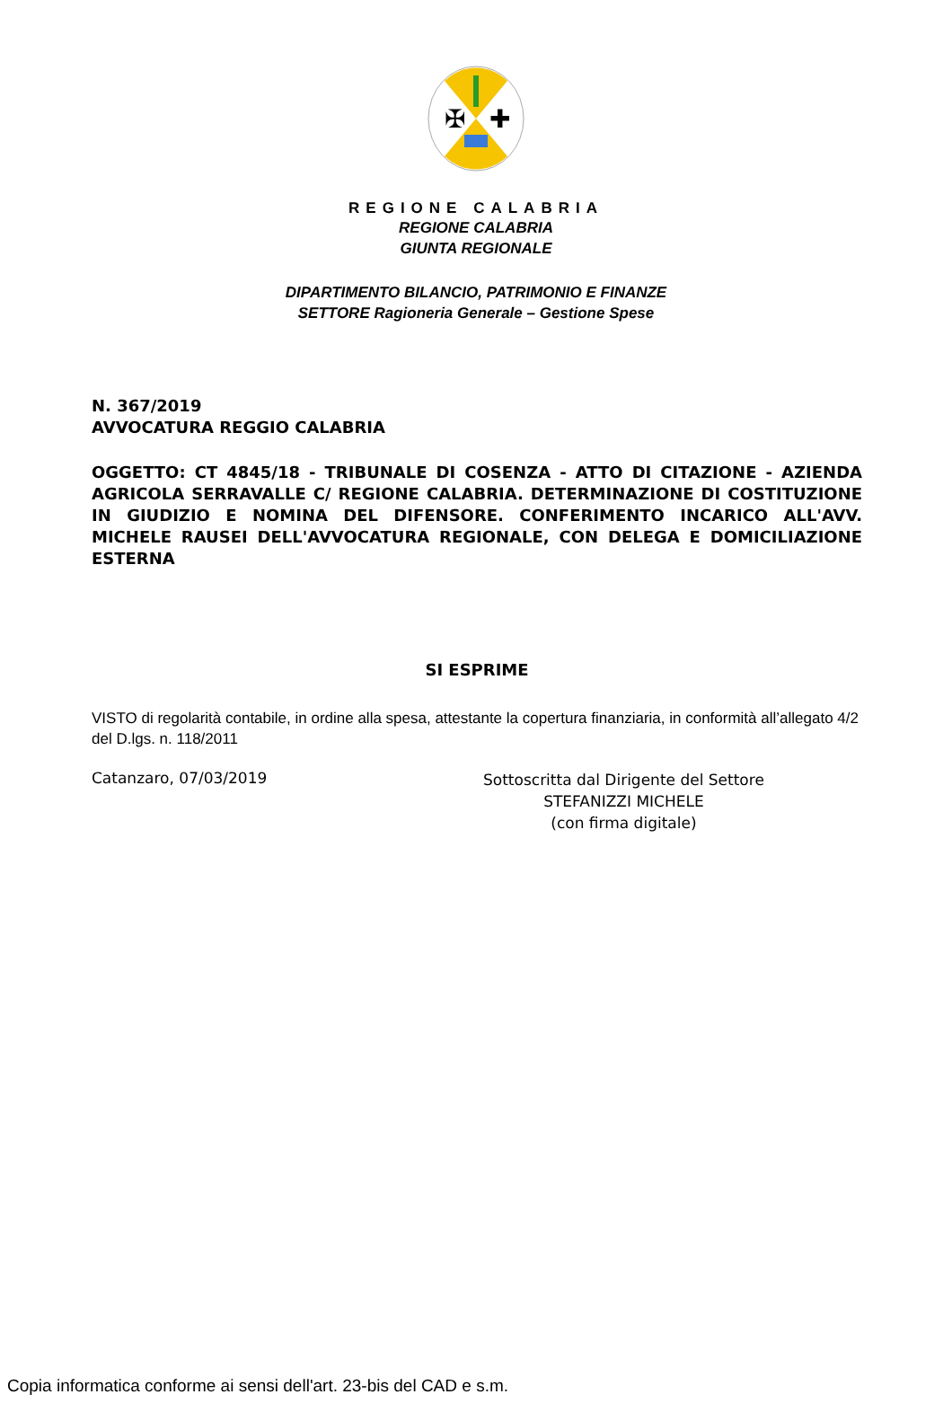✠
✚
REGIONE CALABRIA
REGIONE CALABRIA
GIUNTA REGIONALE
DIPARTIMENTO BILANCIO, PATRIMONIO E FINANZE
SETTORE Ragioneria Generale – Gestione Spese
N. 367/2019
AVVOCATURA REGGIO CALABRIA
OGGETTO: CT 4845/18 - TRIBUNALE DI COSENZA - ATTO DI CITAZIONE - AZIENDA AGRICOLA SERRAVALLE C/ REGIONE CALABRIA. DETERMINAZIONE DI COSTITUZIONE IN GIUDIZIO E NOMINA DEL DIFENSORE. CONFERIMENTO INCARICO ALL'AVV. MICHELE RAUSEI DELL'AVVOCATURA REGIONALE, CON DELEGA E DOMICILIAZIONE ESTERNA
SI ESPRIME
VISTO di regolarità contabile, in ordine alla spesa, attestante la copertura finanziaria, in conformità all’allegato 4/2 del D.lgs. n. 118/2011
Catanzaro, 07/03/2019
Sottoscritta dal Dirigente del Settore
STEFANIZZI MICHELE
(con firma digitale)
Copia informatica conforme ai sensi dell'art. 23-bis del CAD e s.m.